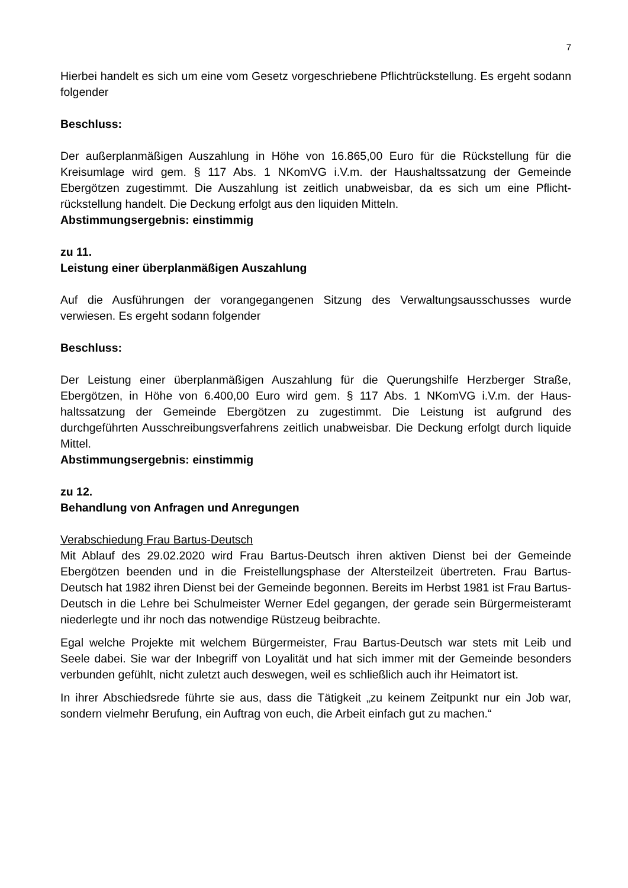7
Hierbei handelt es sich um eine vom Gesetz vorgeschriebene Pflichtrückstellung. Es ergeht sodann folgender
Beschluss:
Der außerplanmäßigen Auszahlung in Höhe von 16.865,00 Euro für die Rückstellung für die Kreisumlage wird gem. § 117 Abs. 1 NKomVG i.V.m. der Haushaltssatzung der Gemeinde Ebergötzen zugestimmt. Die Auszahlung ist zeitlich unabweisbar, da es sich um eine Pflicht­rückstellung handelt. Die Deckung erfolgt aus den liquiden Mitteln.
Abstimmungsergebnis: einstimmig
zu 11.
Leistung einer überplanmäßigen Auszahlung
Auf die Ausführungen der vorangegangenen Sitzung des Verwaltungsausschusses wurde verwiesen. Es ergeht sodann folgender
Beschluss:
Der Leistung einer überplanmäßigen Auszahlung für die Querungshilfe Herzberger Straße, Ebergötzen, in Höhe von 6.400,00 Euro wird gem. § 117 Abs. 1 NKomVG i.V.m. der Haus­haltssatzung der Gemeinde Ebergötzen zu zugestimmt. Die Leistung ist aufgrund des durchgeführten Ausschreibungsverfahrens zeitlich unabweisbar. Die Deckung erfolgt durch liquide Mittel.
Abstimmungsergebnis: einstimmig
zu 12.
Behandlung von Anfragen und Anregungen
Verabschiedung Frau Bartus-Deutsch
Mit Ablauf des 29.02.2020 wird Frau Bartus-Deutsch ihren aktiven Dienst bei der Gemeinde Ebergötzen beenden und in die Freistellungsphase der Altersteilzeit übertreten. Frau Bar­tus-Deutsch hat 1982 ihren Dienst bei der Gemeinde begonnen. Bereits im Herbst 1981 ist Frau Bartus-Deutsch in die Lehre bei Schulmeister Werner Edel gegangen, der gerade sein Bürgermeisteramt niederlegte und ihr noch das notwendige Rüstzeug beibrachte.
Egal welche Projekte mit welchem Bürgermeister, Frau Bartus-Deutsch war stets mit Leib und Seele dabei. Sie war der Inbegriff von Loyalität und hat sich immer mit der Gemeinde besonders verbunden gefühlt, nicht zuletzt auch deswegen, weil es schließlich auch ihr Hei­matort ist.
In ihrer Abschiedsrede führte sie aus, dass die Tätigkeit „zu keinem Zeitpunkt nur ein Job war, sondern vielmehr Berufung, ein Auftrag von euch, die Arbeit einfach gut zu machen.“